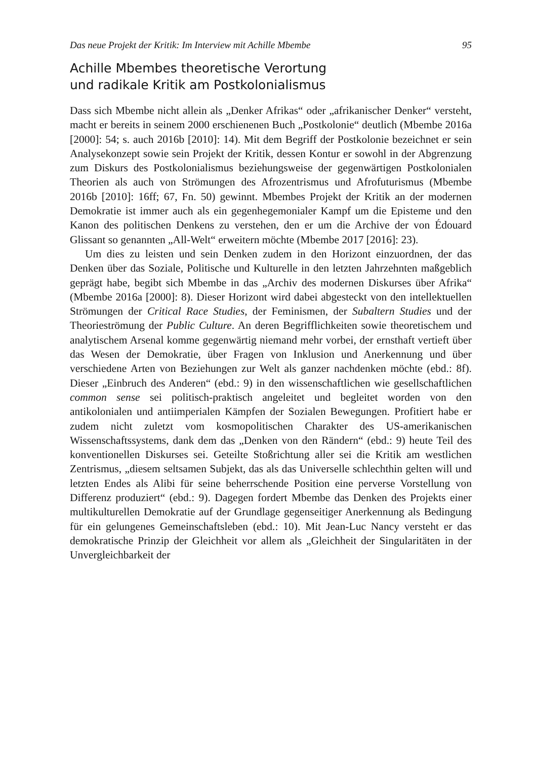Das neue Projekt der Kritik: Im Interview mit Achille Mbembe 95
Achille Mbembes theoretische Verortung
und radikale Kritik am Postkolonialismus
Dass sich Mbembe nicht allein als „Denker Afrikas“ oder „afrikanischer Denker“ versteht, macht er bereits in seinem 2000 erschienenen Buch „Postkolonie“ deutlich (Mbembe 2016a [2000]: 54; s. auch 2016b [2010]: 14). Mit dem Begriff der Postkolonie bezeichnet er sein Analysekonzept sowie sein Projekt der Kritik, dessen Kontur er sowohl in der Abgrenzung zum Diskurs des Postkolonialismus beziehungsweise der gegenwärtigen Postkolonialen Theorien als auch von Strömungen des Afrozentrismus und Afrofuturismus (Mbembe 2016b [2010]: 16ff; 67, Fn. 50) gewinnt. Mbembes Projekt der Kritik an der modernen Demokratie ist immer auch als ein gegenhegemonialer Kampf um die Episteme und den Kanon des politischen Denkens zu verstehen, den er um die Archive der von Édouard Glissant so genannten „All-Welt“ erweitern möchte (Mbembe 2017 [2016]: 23).
Um dies zu leisten und sein Denken zudem in den Horizont einzuordnen, der das Denken über das Soziale, Politische und Kulturelle in den letzten Jahrzehnten maßgeblich geprägt habe, begibt sich Mbembe in das „Archiv des modernen Diskurses über Afrika“ (Mbembe 2016a [2000]: 8). Dieser Horizont wird dabei abgesteckt von den intellektuellen Strömungen der Critical Race Studies, der Feminismen, der Subaltern Studies und der Theorieströmung der Public Culture. An deren Begrifflichkeiten sowie theoretischem und analytischem Arsenal komme gegenwärtig niemand mehr vorbei, der ernsthaft vertieft über das Wesen der Demokratie, über Fragen von Inklusion und Anerkennung und über verschiedene Arten von Beziehungen zur Welt als ganzer nachdenken möchte (ebd.: 8f). Dieser „Einbruch des Anderen“ (ebd.: 9) in den wissenschaftlichen wie gesellschaftlichen common sense sei politisch-praktisch angeleitet und begleitet worden von den antikolonialen und antiimperialen Kämpfen der Sozialen Bewegungen. Profitiert habe er zudem nicht zuletzt vom kosmopolitischen Charakter des US-amerikanischen Wissenschaftssystems, dank dem das „Denken von den Rändern“ (ebd.: 9) heute Teil des konventionellen Diskurses sei. Geteilte Stoßrichtung aller sei die Kritik am westlichen Zentrismus, „diesem seltsamen Subjekt, das als das Universelle schlechthin gelten will und letzten Endes als Alibi für seine beherrschende Position eine perverse Vorstellung von Differenz produziert“ (ebd.: 9). Dagegen fordert Mbembe das Denken des Projekts einer multikulturellen Demokratie auf der Grundlage gegenseitiger Anerkennung als Bedingung für ein gelungenes Gemeinschaftsleben (ebd.: 10). Mit Jean-Luc Nancy versteht er das demokratische Prinzip der Gleichheit vor allem als „Gleichheit der Singularitäten in der Unvergleichbarkeit der